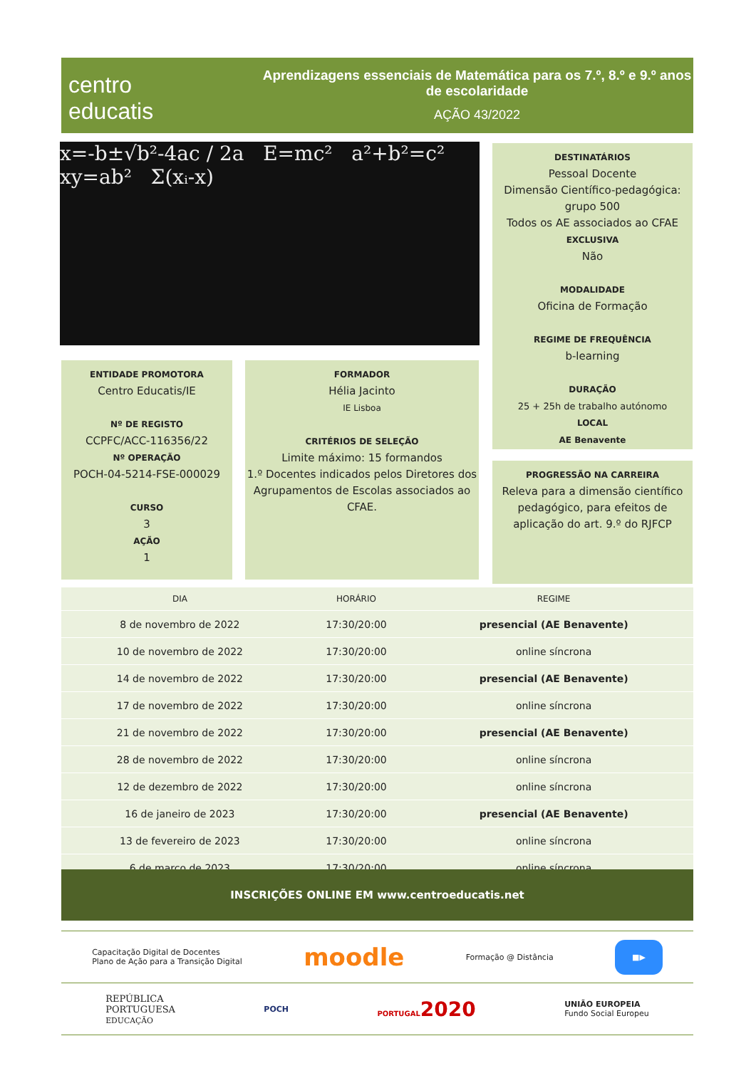centro
educatis
Aprendizagens essenciais de Matemática para os 7.º, 8.º e 9.º anos de escolaridade
AÇÃO 43/2022
x=-b±√b²-4ac / 2a E=mc² a²+b²=c² xy=ab² Σ(xᵢ-x)
DESTINATÁRIOS
Pessoal Docente
Dimensão Científico-pedagógica:
grupo 500
Todos os AE associados ao CFAE
EXCLUSIVA
Não
MODALIDADE
Oficina de Formação
REGIME DE FREQUÊNCIA
b-learning
DURAÇÃO
25 + 25h de trabalho autónomo
LOCAL
AE Benavente
PROGRESSÃO NA CARREIRA
Releva para a dimensão científico pedagógico, para efeitos de aplicação do art. 9.º do RJFCP
ENTIDADE PROMOTORA
Centro Educatis/IE
Nº DE REGISTO
CCPFC/ACC-116356/22
Nº OPERAÇÃO
POCH-04-5214-FSE-000029
CURSO
3
AÇÃO
1
FORMADOR
Hélia Jacinto
IE Lisboa
CRITÉRIOS DE SELEÇÃO
Limite máximo: 15 formandos
1.º Docentes indicados pelos Diretores dos Agrupamentos de Escolas associados ao CFAE.
| DIA | HORÁRIO | REGIME |
| --- | --- | --- |
| 8 de novembro de 2022 | 17:30/20:00 | presencial (AE Benavente) |
| 10 de novembro de 2022 | 17:30/20:00 | online síncrona |
| 14 de novembro de 2022 | 17:30/20:00 | presencial (AE Benavente) |
| 17 de novembro de 2022 | 17:30/20:00 | online síncrona |
| 21 de novembro de 2022 | 17:30/20:00 | presencial (AE Benavente) |
| 28 de novembro de 2022 | 17:30/20:00 | online síncrona |
| 12 de dezembro de 2022 | 17:30/20:00 | online síncrona |
| 16 de janeiro de 2023 | 17:30/20:00 | presencial (AE Benavente) |
| 13 de fevereiro de 2023 | 17:30/20:00 | online síncrona |
| 6 de março de 2023 | 17:30/20:00 | online síncrona |
INSCRIÇÕES ONLINE EM www.centroeducatis.net
Capacitação Digital de Docentes
Plano de Ação para a Transição Digital moodle Formação @ Distância ■▶
REPÚBLICA
PORTUGUESA
EDUCAÇÃO POCH PORTUGAL2020 UNIÃO EUROPEIA
Fundo Social Europeu